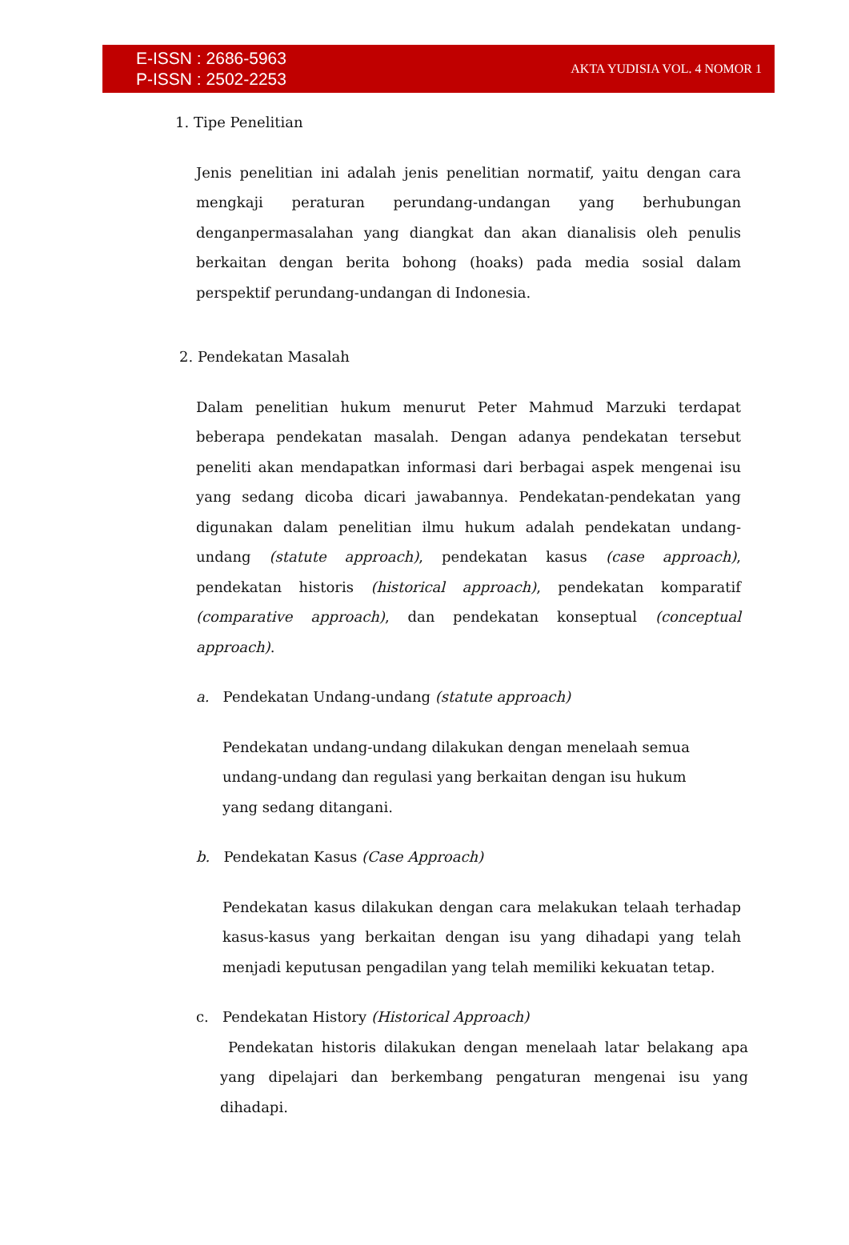E-ISSN : 2686-5963
P-ISSN : 2502-2253
AKTA YUDISIA VOL. 4 NOMOR 1
1. Tipe Penelitian
Jenis penelitian ini adalah jenis penelitian normatif, yaitu dengan cara mengkaji peraturan perundang-undangan yang berhubungan denganpermasalahan yang diangkat dan akan dianalisis oleh penulis berkaitan dengan berita bohong (hoaks) pada media sosial dalam perspektif perundang-undangan di Indonesia.
2. Pendekatan Masalah
Dalam penelitian hukum menurut Peter Mahmud Marzuki terdapat beberapa pendekatan masalah. Dengan adanya pendekatan tersebut peneliti akan mendapatkan informasi dari berbagai aspek mengenai isu yang sedang dicoba dicari jawabannya. Pendekatan-pendekatan yang digunakan dalam penelitian ilmu hukum adalah pendekatan undang-undang (statute approach), pendekatan kasus (case approach), pendekatan historis (historical approach), pendekatan komparatif (comparative approach), dan pendekatan konseptual (conceptual approach).
a. Pendekatan Undang-undang (statute approach)
Pendekatan undang-undang dilakukan dengan menelaah semua
undang-undang dan regulasi yang berkaitan dengan isu hukum
yang sedang ditangani.
b. Pendekatan Kasus (Case Approach)
Pendekatan kasus dilakukan dengan cara melakukan telaah terhadap kasus-kasus yang berkaitan dengan isu yang dihadapi yang telah menjadi keputusan pengadilan yang telah memiliki kekuatan tetap.
c. Pendekatan History (Historical Approach)
Pendekatan historis dilakukan dengan menelaah latar belakang apa yang dipelajari dan berkembang pengaturan mengenai isu yang dihadapi.